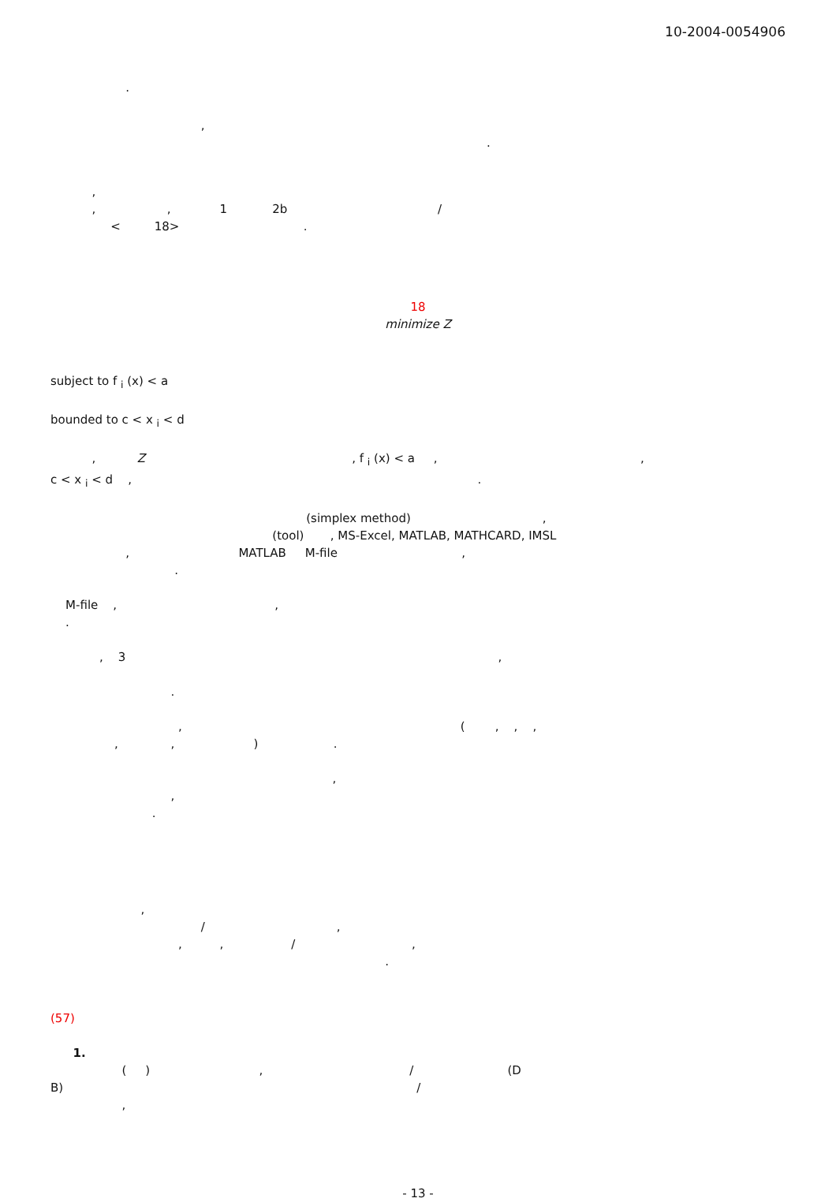10-2004-0054906
.
,
.
,
, , 1 2b /
< 18> .
18
minimize Z
subject to f <sub>i</sub> (x) < a
bounded to c < x <sub>i</sub> < d
, Z , f <sub>i</sub> (x) < a , ,
c < x <sub>i</sub> < d , .
(simplex method) ,
(tool) , MS-Excel, MATLAB, MATHCARD, IMSL
, MATLAB M-file ,
.
M-file , ,
.
, 3 ,
.
, ( , , ,
, , ) .
,
,
.
,
/ ,
, , / ,
.
(57)
1.
( ) , / (D
B) /
,
- 13 -